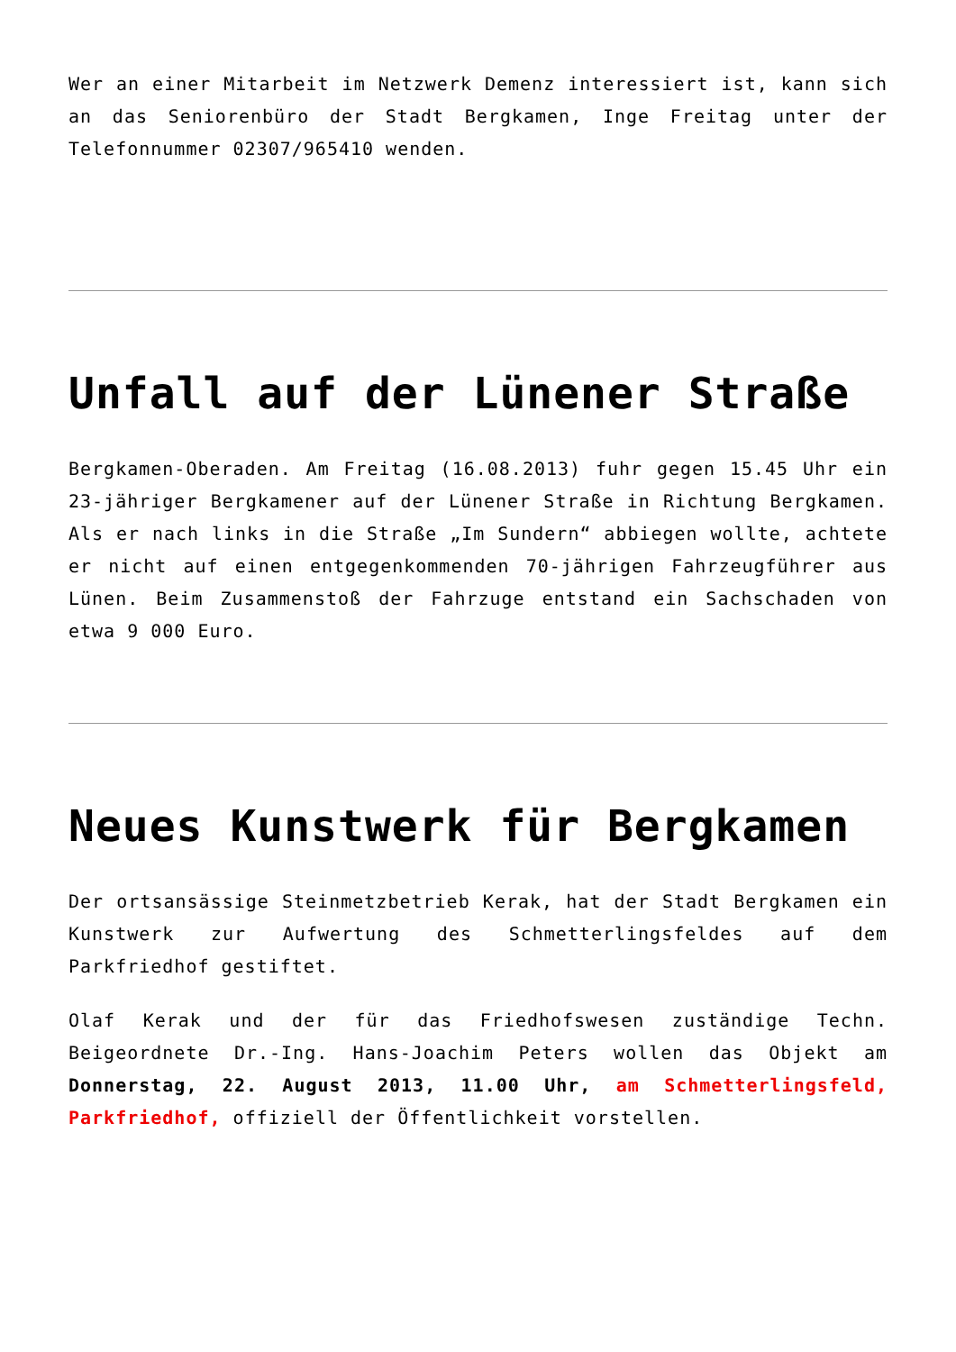Wer an einer Mitarbeit im Netzwerk Demenz interessiert ist, kann sich an das Seniorenbüro der Stadt Bergkamen, Inge Freitag unter der Telefonnummer 02307/965410 wenden.
Unfall auf der Lünener Straße
Bergkamen-Oberaden. Am Freitag (16.08.2013) fuhr gegen 15.45 Uhr ein 23-jähriger Bergkamener auf der Lünener Straße in Richtung Bergkamen. Als er nach links in die Straße „Im Sundern“ abbiegen wollte, achtete er nicht auf einen entgegenkommenden 70-jährigen Fahrzeugführer aus Lünen. Beim Zusammenstoß der Fahrzuge entstand ein Sachschaden von etwa 9 000 Euro.
Neues Kunstwerk für Bergkamen
Der ortsansässige Steinmetzbetrieb Kerak, hat der Stadt Bergkamen ein Kunstwerk zur Aufwertung des Schmetterlingsfeldes auf dem Parkfriedhof gestiftet.
Olaf Kerak und der für das Friedhofswesen zuständige Techn. Beigeordnete Dr.-Ing. Hans-Joachim Peters wollen das Objekt am Donnerstag, 22. August 2013, 11.00 Uhr, am Schmetterlingsfeld, Parkfriedhof, offiziell der Öffentlichkeit vorstellen.